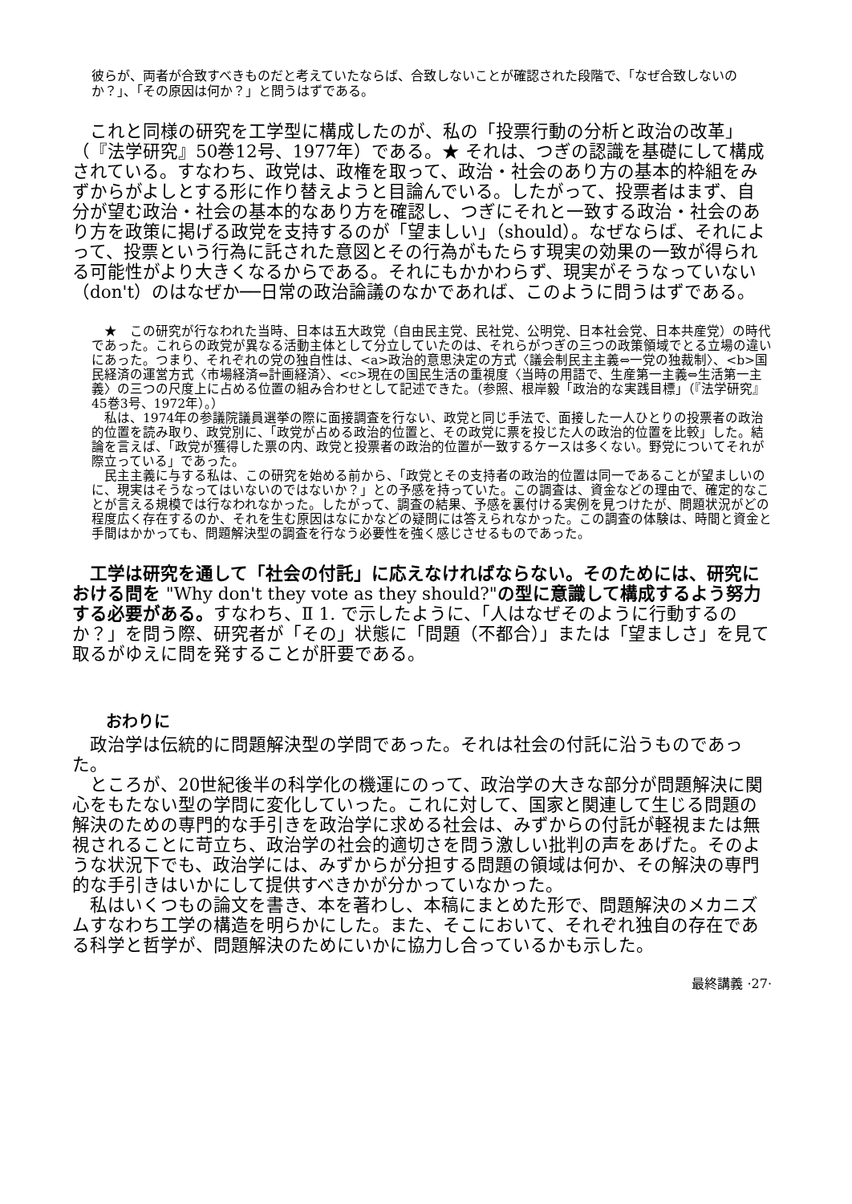彼らが、両者が合致すべきものだと考えていたならば、合致しないことが確認された段階で、「なぜ合致しないのか？」、「その原因は何か？」と問うはずである。
　これと同様の研究を工学型に構成したのが、私の「投票行動の分析と政治の改革」（『法学研究』50巻12号、1977年）である。★ それは、つぎの認識を基礎にして構成されている。すなわち、政党は、政権を取って、政治・社会のあり方の基本的枠組をみずからがよしとする形に作り替えようと目論んでいる。したがって、投票者はまず、自分が望む政治・社会の基本的なあり方を確認し、つぎにそれと一致する政治・社会のあり方を政策に掲げる政党を支持するのが「望ましい」（should）。なぜならば、それによって、投票という行為に託された意図とその行為がもたらす現実の効果の一致が得られる可能性がより大きくなるからである。それにもかかわらず、現実がそうなっていない（don't）のはなぜか──日常の政治論議のなかであれば、このように問うはずである。
　★　この研究が行なわれた当時、日本は五大政党（自由民主党、民社党、公明党、日本社会党、日本共産党）の時代であった。これらの政党が異なる活動主体として分立していたのは、それらがつぎの三つの政策領域でとる立場の違いにあった。つまり、それぞれの党の独自性は、<a>政治的意思決定の方式〈議会制民主主義⇔一党の独裁制〉、<b>国民経済の運営方式〈市場経済⇔計画経済〉、<c>現在の国民生活の重視度〈当時の用語で、生産第一主義⇔生活第一主義〉の三つの尺度上に占める位置の組み合わせとして記述できた。（参照、根岸毅「政治的な実践目標」（『法学研究』45巻3号、1972年）。）
　私は、1974年の参議院議員選挙の際に面接調査を行ない、政党と同じ手法で、面接した一人ひとりの投票者の政治的位置を読み取り、政党別に、「政党が占める政治的位置と、その政党に票を投じた人の政治的位置を比較」した。結論を言えば、「政党が獲得した票の内、政党と投票者の政治的位置が一致するケースは多くない。野党についてそれが際立っている」であった。
　民主主義に与する私は、この研究を始める前から、「政党とその支持者の政治的位置は同一であることが望ましいのに、現実はそうなってはいないのではないか？」との予感を持っていた。この調査は、資金などの理由で、確定的なことが言える規模では行なわれなかった。したがって、調査の結果、予感を裏付ける実例を見つけたが、問題状況がどの程度広く存在するのか、それを生む原因はなにかなどの疑問には答えられなかった。この調査の体験は、時間と資金と手間はかかっても、問題解決型の調査を行なう必要性を強く感じさせるものであった。
　工学は研究を通して「社会の付託」に応えなければならない。そのためには、研究における問を "Why don't they vote as they should?"の型に意識して構成するよう努力する必要がある。すなわち、Ⅱ 1. で示したように、「人はなぜそのように行動するのか？」を問う際、研究者が「その」状態に「問題（不都合）」または「望ましさ」を見て取るがゆえに問を発することが肝要である。
おわりに
　政治学は伝統的に問題解決型の学問であった。それは社会の付託に沿うものであった。
　ところが、20世紀後半の科学化の機運にのって、政治学の大きな部分が問題解決に関心をもたない型の学問に変化していった。これに対して、国家と関連して生じる問題の解決のための専門的な手引きを政治学に求める社会は、みずからの付託が軽視または無視されることに苛立ち、政治学の社会的適切さを問う激しい批判の声をあげた。そのような状況下でも、政治学には、みずからが分担する問題の領域は何か、その解決の専門的な手引きはいかにして提供すべきかが分かっていなかった。
　私はいくつもの論文を書き、本を著わし、本稿にまとめた形で、問題解決のメカニズムすなわち工学の構造を明らかにした。また、そこにおいて、それぞれ独自の存在である科学と哲学が、問題解決のためにいかに協力し合っているかも示した。
最終講義 ·27·